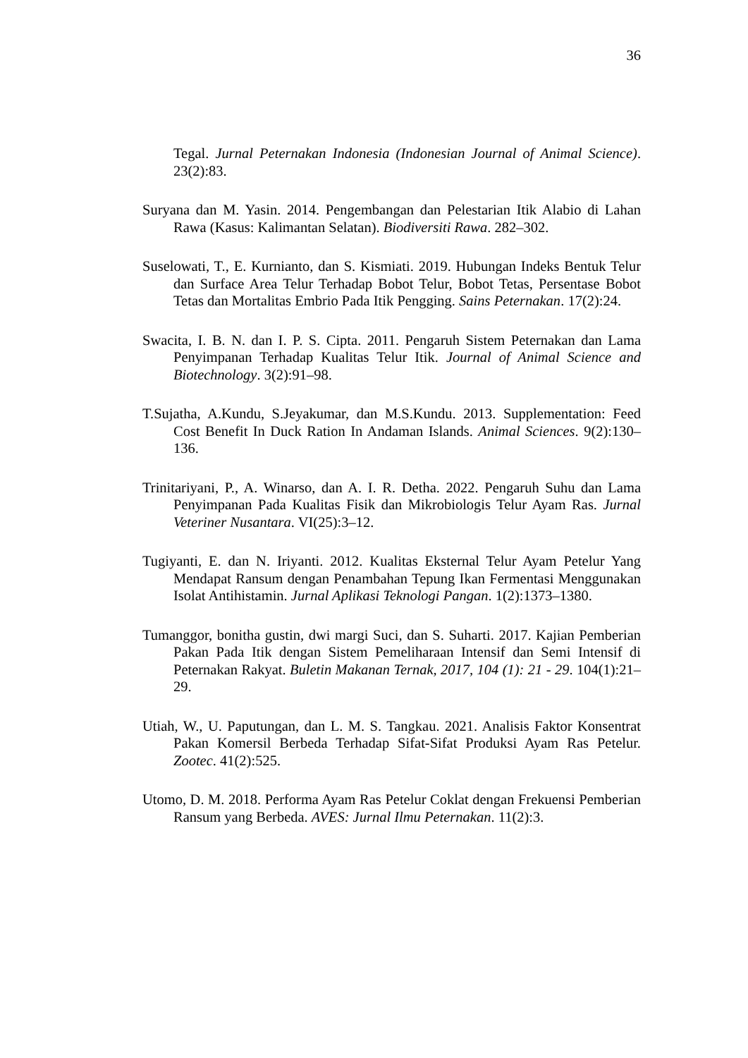36
Tegal. Jurnal Peternakan Indonesia (Indonesian Journal of Animal Science). 23(2):83.
Suryana dan M. Yasin. 2014. Pengembangan dan Pelestarian Itik Alabio di Lahan Rawa (Kasus: Kalimantan Selatan). Biodiversiti Rawa. 282–302.
Suselowati, T., E. Kurnianto, dan S. Kismiati. 2019. Hubungan Indeks Bentuk Telur dan Surface Area Telur Terhadap Bobot Telur, Bobot Tetas, Persentase Bobot Tetas dan Mortalitas Embrio Pada Itik Pengging. Sains Peternakan. 17(2):24.
Swacita, I. B. N. dan I. P. S. Cipta. 2011. Pengaruh Sistem Peternakan dan Lama Penyimpanan Terhadap Kualitas Telur Itik. Journal of Animal Science and Biotechnology. 3(2):91–98.
T.Sujatha, A.Kundu, S.Jeyakumar, dan M.S.Kundu. 2013. Supplementation: Feed Cost Benefit In Duck Ration In Andaman Islands. Animal Sciences. 9(2):130–136.
Trinitariyani, P., A. Winarso, dan A. I. R. Detha. 2022. Pengaruh Suhu dan Lama Penyimpanan Pada Kualitas Fisik dan Mikrobiologis Telur Ayam Ras. Jurnal Veteriner Nusantara. VI(25):3–12.
Tugiyanti, E. dan N. Iriyanti. 2012. Kualitas Eksternal Telur Ayam Petelur Yang Mendapat Ransum dengan Penambahan Tepung Ikan Fermentasi Menggunakan Isolat Antihistamin. Jurnal Aplikasi Teknologi Pangan. 1(2):1373–1380.
Tumanggor, bonitha gustin, dwi margi Suci, dan S. Suharti. 2017. Kajian Pemberian Pakan Pada Itik dengan Sistem Pemeliharaan Intensif dan Semi Intensif di Peternakan Rakyat. Buletin Makanan Ternak, 2017, 104 (1): 21 - 29. 104(1):21–29.
Utiah, W., U. Paputungan, dan L. M. S. Tangkau. 2021. Analisis Faktor Konsentrat Pakan Komersil Berbeda Terhadap Sifat-Sifat Produksi Ayam Ras Petelur. Zootec. 41(2):525.
Utomo, D. M. 2018. Performa Ayam Ras Petelur Coklat dengan Frekuensi Pemberian Ransum yang Berbeda. AVES: Jurnal Ilmu Peternakan. 11(2):3.